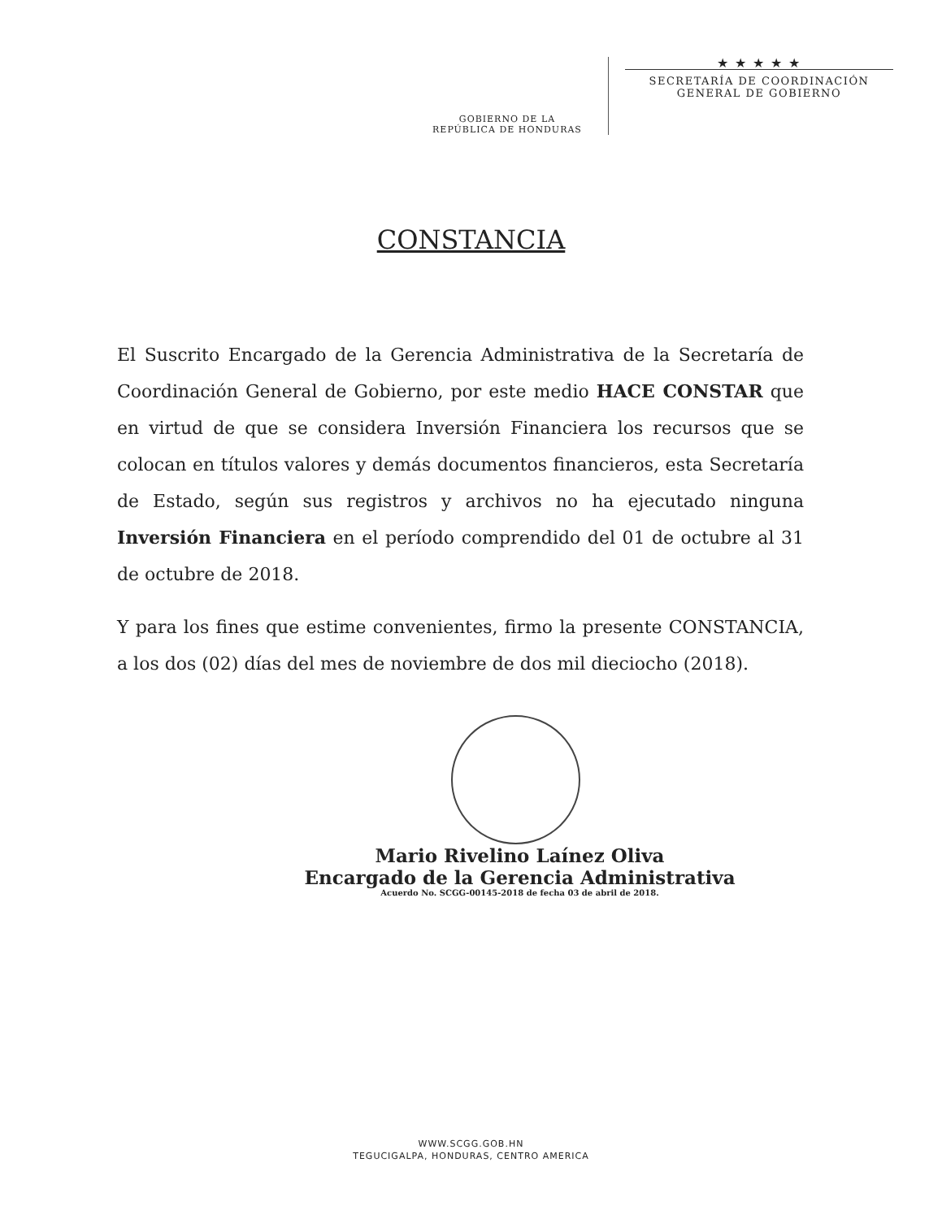GOBIERNO DE LA
REPÚBLICA DE HONDURAS
★ ★ ★ ★ ★
SECRETARÍA DE COORDINACIÓN
GENERAL DE GOBIERNO
CONSTANCIA
El Suscrito Encargado de la Gerencia Administrativa de la Secretaría de Coordinación General de Gobierno, por este medio HACE CONSTAR que en virtud de que se considera Inversión Financiera los recursos que se colocan en títulos valores y demás documentos financieros, esta Secretaría de Estado, según sus registros y archivos no ha ejecutado ninguna Inversión Financiera en el período comprendido del 01 de octubre al 31 de octubre de 2018.
Y para los fines que estime convenientes, firmo la presente CONSTANCIA, a los dos (02) días del mes de noviembre de dos mil dieciocho (2018).
Mario Rivelino Laínez Oliva
Encargado de la Gerencia Administrativa
Acuerdo No. SCGG-00145-2018 de fecha 03 de abril de 2018.
WWW.SCGG.GOB.HN
TEGUCIGALPA, HONDURAS, CENTRO AMERICA